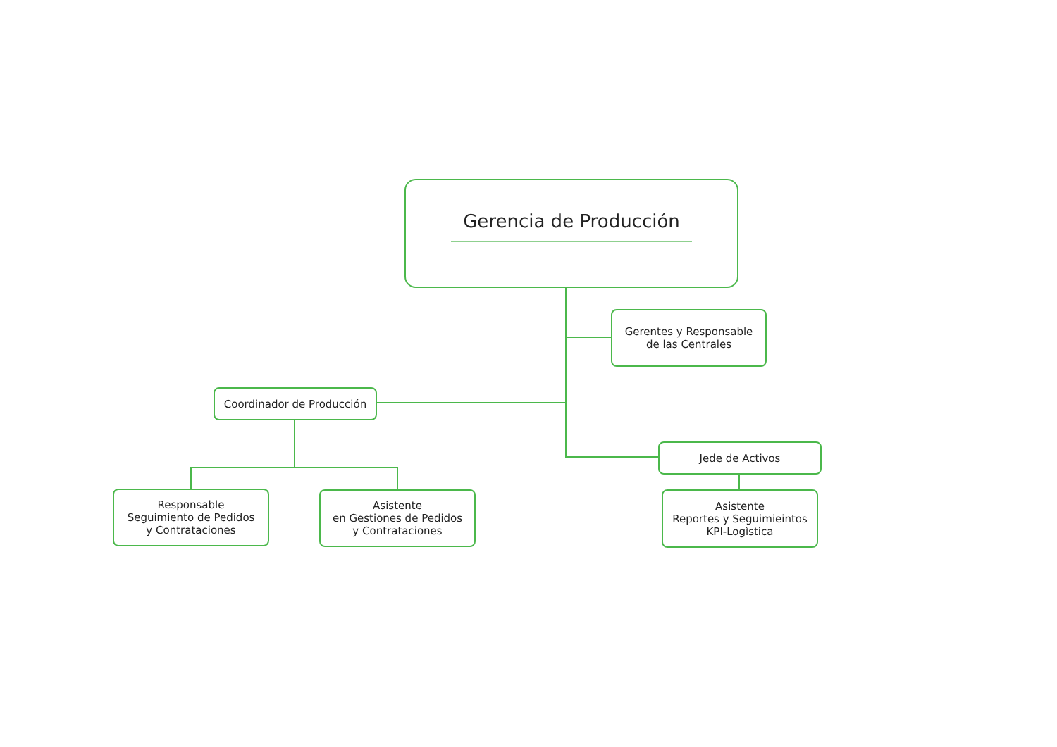Gerencia de Producción
Gerentes y Responsable
de las Centrales
Coordinador de Producción
Jede de Activos
Responsable
Seguimiento de Pedidos
y Contrataciones
Asistente
en Gestiones de Pedidos
y Contrataciones
Asistente
Reportes y Seguimieintos
KPI-Logìstica